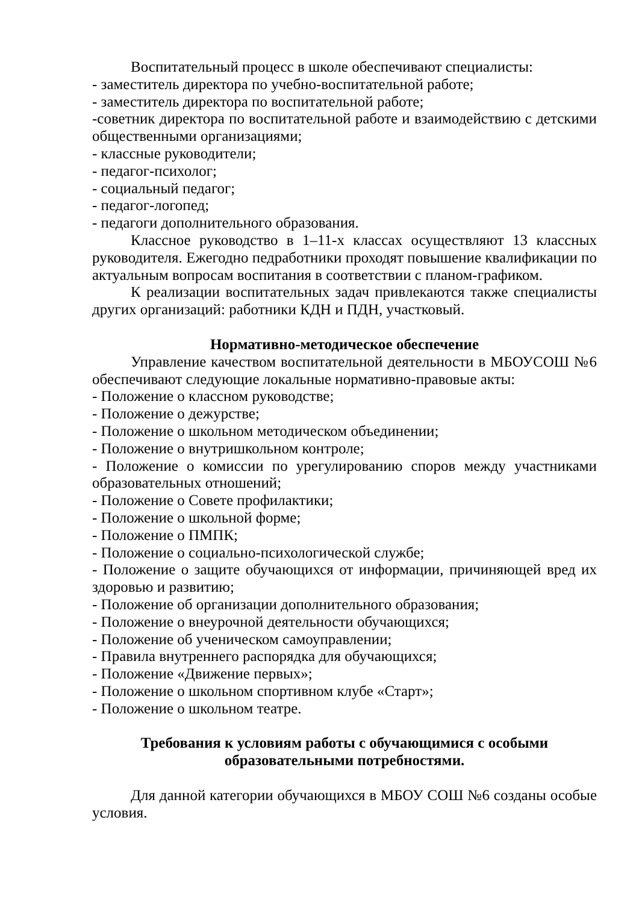Воспитательный процесс в школе обеспечивают специалисты:
- заместитель директора по учебно-воспитательной работе;
- заместитель директора по воспитательной работе;
-советник директора по воспитательной работе и взаимодействию с детскими общественными организациями;
- классные руководители;
- педагог-психолог;
- социальный педагог;
- педагог-логопед;
- педагоги дополнительного образования.
Классное руководство в 1–11-х классах осуществляют 13 классных руководителя. Ежегодно педработники проходят повышение квалификации по актуальным вопросам воспитания в соответствии с планом-графиком.
К реализации воспитательных задач привлекаются также специалисты других организаций: работники КДН и ПДН, участковый.
Нормативно-методическое обеспечение
Управление качеством воспитательной деятельности в МБОУСОШ №6 обеспечивают следующие локальные нормативно-правовые акты:
- Положение о классном руководстве;
- Положение о дежурстве;
- Положение о школьном методическом объединении;
- Положение о внутришкольном контроле;
- Положение о комиссии по урегулированию споров между участниками образовательных отношений;
- Положение о Совете профилактики;
- Положение о школьной форме;
- Положение о ПМПК;
- Положение о социально-психологической службе;
- Положение о защите обучающихся от информации, причиняющей вред их здоровью и развитию;
- Положение об организации дополнительного образования;
- Положение о внеурочной деятельности обучающихся;
- Положение об ученическом самоуправлении;
- Правила внутреннего распорядка для обучающихся;
- Положение «Движение первых»;
- Положение о школьном спортивном клубе «Старт»;
- Положение о школьном театре.
Требования к условиям работы с обучающимися с особыми образовательными потребностями.
Для данной категории обучающихся в МБОУ СОШ №6 созданы особые условия.